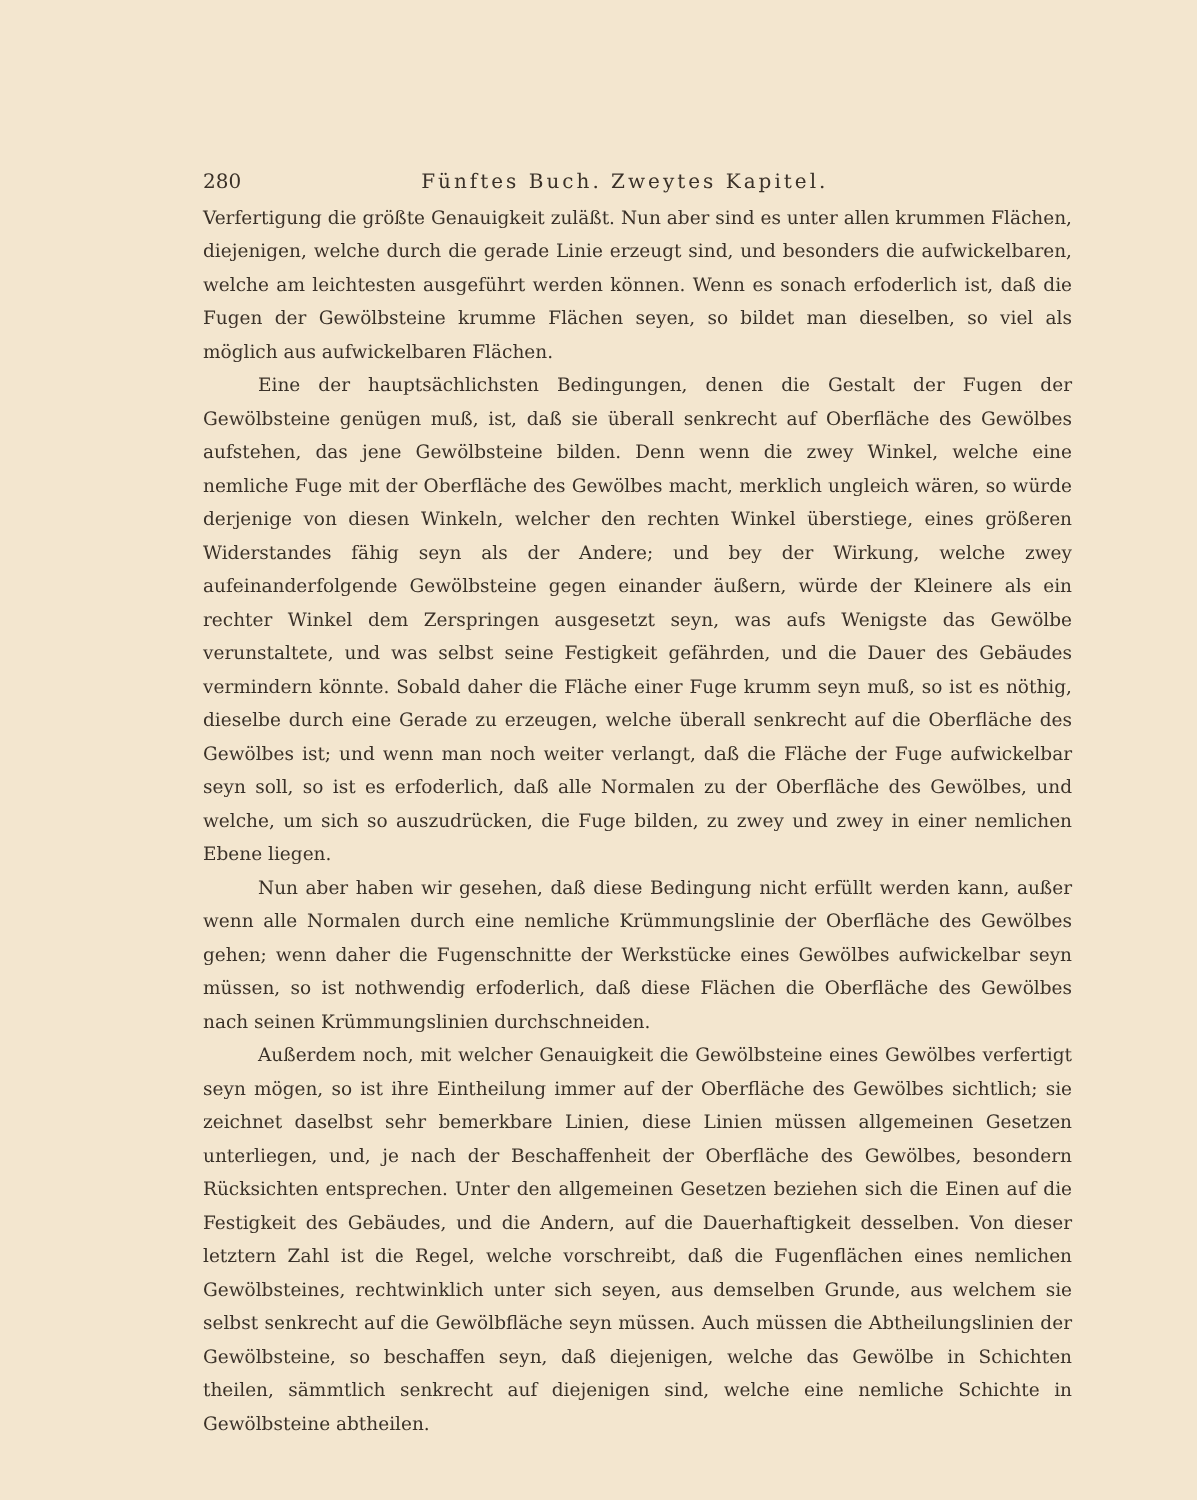280 Fünftes Buch. Zweytes Kapitel.
Verfertigung die größte Genauigkeit zuläßt. Nun aber sind es unter allen krummen Flächen, diejenigen, welche durch die gerade Linie erzeugt sind, und besonders die aufwickelbaren, welche am leichtesten ausgeführt werden können. Wenn es sonach erfoderlich ist, daß die Fugen der Gewölbsteine krumme Flächen seyen, so bildet man dieselben, so viel als möglich aus aufwickelbaren Flächen.
Eine der hauptsächlichsten Bedingungen, denen die Gestalt der Fugen der Gewölbsteine genügen muß, ist, daß sie überall senkrecht auf Oberfläche des Gewölbes aufstehen, das jene Gewölbsteine bilden. Denn wenn die zwey Winkel, welche eine nemliche Fuge mit der Oberfläche des Gewölbes macht, merklich ungleich wären, so würde derjenige von diesen Winkeln, welcher den rechten Winkel überstiege, eines größeren Widerstandes fähig seyn als der Andere; und bey der Wirkung, welche zwey aufeinanderfolgende Gewölbsteine gegen einander äußern, würde der Kleinere als ein rechter Winkel dem Zerspringen ausgesetzt seyn, was aufs Wenigste das Gewölbe verunstaltete, und was selbst seine Festigkeit gefährden, und die Dauer des Gebäudes vermindern könnte. Sobald daher die Fläche einer Fuge krumm seyn muß, so ist es nöthig, dieselbe durch eine Gerade zu erzeugen, welche überall senkrecht auf die Oberfläche des Gewölbes ist; und wenn man noch weiter verlangt, daß die Fläche der Fuge aufwickelbar seyn soll, so ist es erfoderlich, daß alle Normalen zu der Oberfläche des Gewölbes, und welche, um sich so auszudrücken, die Fuge bilden, zu zwey und zwey in einer nemlichen Ebene liegen.
Nun aber haben wir gesehen, daß diese Bedingung nicht erfüllt werden kann, außer wenn alle Normalen durch eine nemliche Krümmungslinie der Oberfläche des Gewölbes gehen; wenn daher die Fugenschnitte der Werkstücke eines Gewölbes aufwickelbar seyn müssen, so ist nothwendig erfoderlich, daß diese Flächen die Oberfläche des Gewölbes nach seinen Krümmungslinien durchschneiden.
Außerdem noch, mit welcher Genauigkeit die Gewölbsteine eines Gewölbes verfertigt seyn mögen, so ist ihre Eintheilung immer auf der Oberfläche des Gewölbes sichtlich; sie zeichnet daselbst sehr bemerkbare Linien, diese Linien müssen allgemeinen Gesetzen unterliegen, und, je nach der Beschaffenheit der Oberfläche des Gewölbes, besondern Rücksichten entsprechen. Unter den allgemeinen Gesetzen beziehen sich die Einen auf die Festigkeit des Gebäudes, und die Andern, auf die Dauerhaftigkeit desselben. Von dieser letztern Zahl ist die Regel, welche vorschreibt, daß die Fugenflächen eines nemlichen Gewölbsteines, rechtwinklich unter sich seyen, aus demselben Grunde, aus welchem sie selbst senkrecht auf die Gewölbfläche seyn müssen. Auch müssen die Abtheilungslinien der Gewölbsteine, so beschaffen seyn, daß diejenigen, welche das Gewölbe in Schichten theilen, sämmtlich senkrecht auf diejenigen sind, welche eine nemliche Schichte in Gewölbsteine abtheilen.